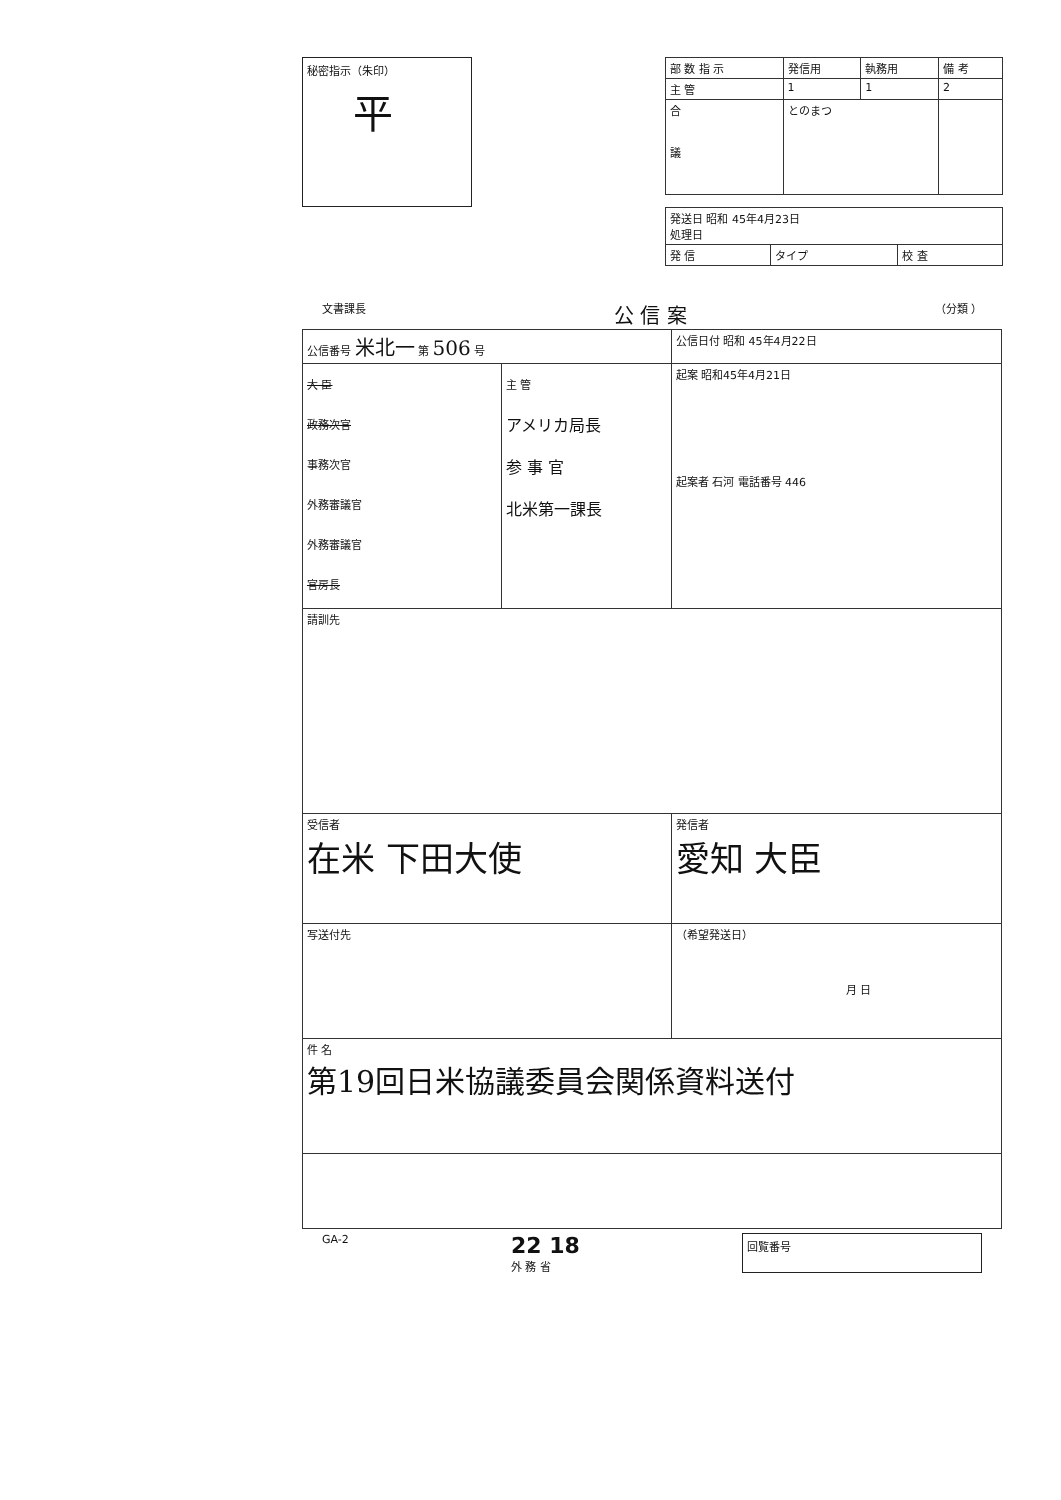秘密指示（朱印）
平
| 部 数 指 示 | 発信用 | 執務用 | 備 考 |
| 主 管 | 1 | 1 | 2 |
| 合 議 | とのまつ | | |
| 発送日 昭和 45年4月23日 処理日 | | |
| 発 信 | タイプ | 校 査 |
文書課長 公 信 案 （分類 ）
| 公信番号 米北一 第 506 号 | | 公信日付 昭和 45年4月22日 |
| 大 臣 政務次官 事務次官 外務審議官 外務審議官 官房長 | 主 管 アメリカ局長 参 事 官 北米第一課長 | 起案 昭和45年4月21日 起案者 石河 電話番号 446 |
| 請訓先 | | |
| 受信者 在米 下田大使 | | 発信者 愛知 大臣 |
| 写送付先 | | （希望発送日） 月 日 |
| 件 名 第19回日米協議委員会関係資料送付 | | |
GA-2 22 18
外 務 省 回覧番号